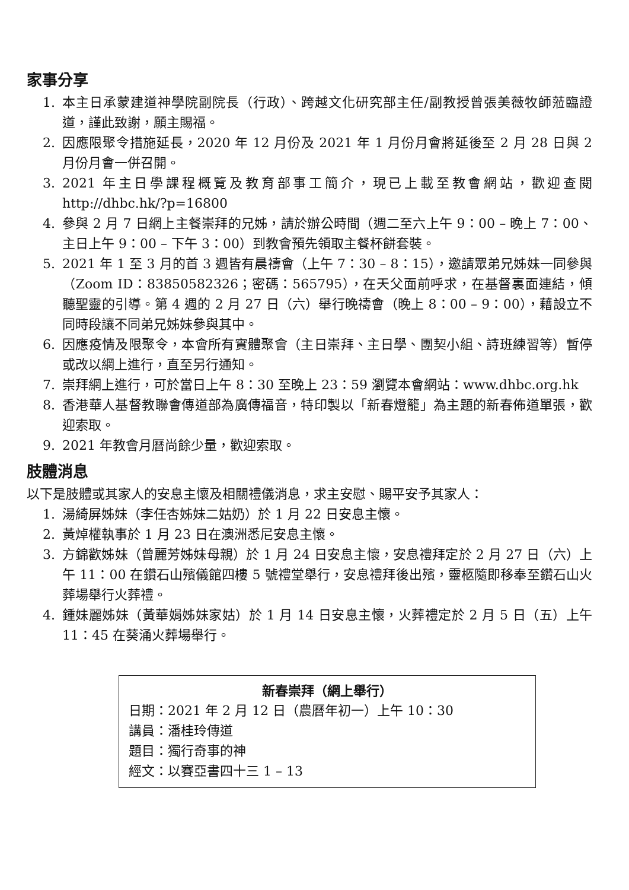家事分享
1. 本主日承蒙建道神學院副院長（行政）、跨越文化研究部主任/副教授曾張美薇牧師蒞臨證道，謹此致謝，願主賜福。
2. 因應限聚令措施延長，2020 年 12 月份及 2021 年 1 月份月會將延後至 2 月 28 日與 2 月份月會一併召開。
3. 2021 年主日學課程概覽及教育部事工簡介，現已上載至教會網站，歡迎查閱 http://dhbc.hk/?p=16800
4. 參與 2 月 7 日網上主餐崇拜的兄姊，請於辦公時間（週二至六上午 9：00 – 晚上 7：00、主日上午 9：00 – 下午 3：00）到教會預先領取主餐杯餅套裝。
5. 2021 年 1 至 3 月的首 3 週皆有晨禱會（上午 7：30 – 8：15），邀請眾弟兄姊妹一同參與（Zoom ID：83850582326；密碼：565795），在天父面前呼求，在基督裏面連結，傾聽聖靈的引導。第 4 週的 2 月 27 日（六）舉行晚禱會（晚上 8：00 – 9：00），藉設立不同時段讓不同弟兄姊妹參與其中。
6. 因應疫情及限聚令，本會所有實體聚會（主日崇拜、主日學、團契小組、詩班練習等）暫停或改以網上進行，直至另行通知。
7. 崇拜網上進行，可於當日上午 8：30 至晚上 23：59 瀏覽本會網站：www.dhbc.org.hk
8. 香港華人基督教聯會傳道部為廣傳福音，特印製以「新春燈籠」為主題的新春佈道單張，歡迎索取。
9. 2021 年教會月曆尚餘少量，歡迎索取。
肢體消息
以下是肢體或其家人的安息主懷及相關禮儀消息，求主安慰、賜平安予其家人：
1. 湯綺屏姊妹（李任杏姊妹二姑奶）於 1 月 22 日安息主懷。
2. 黃焯權執事於 1 月 23 日在澳洲悉尼安息主懷。
3. 方錦歡姊妹（曾麗芳姊妹母親）於 1 月 24 日安息主懷，安息禮拜定於 2 月 27 日（六）上午 11：00 在鑽石山殯儀館四樓 5 號禮堂舉行，安息禮拜後出殯，靈柩隨即移奉至鑽石山火葬場舉行火葬禮。
4. 鍾妹麗姊妹（黃華娟姊妹家姑）於 1 月 14 日安息主懷，火葬禮定於 2 月 5 日（五）上午 11：45 在葵涌火葬場舉行。
新春崇拜（網上舉行）
日期：2021 年 2 月 12 日（農曆年初一）上午 10：30
講員：潘桂玲傳道
題目：獨行奇事的神
經文：以賽亞書四十三 1 – 13